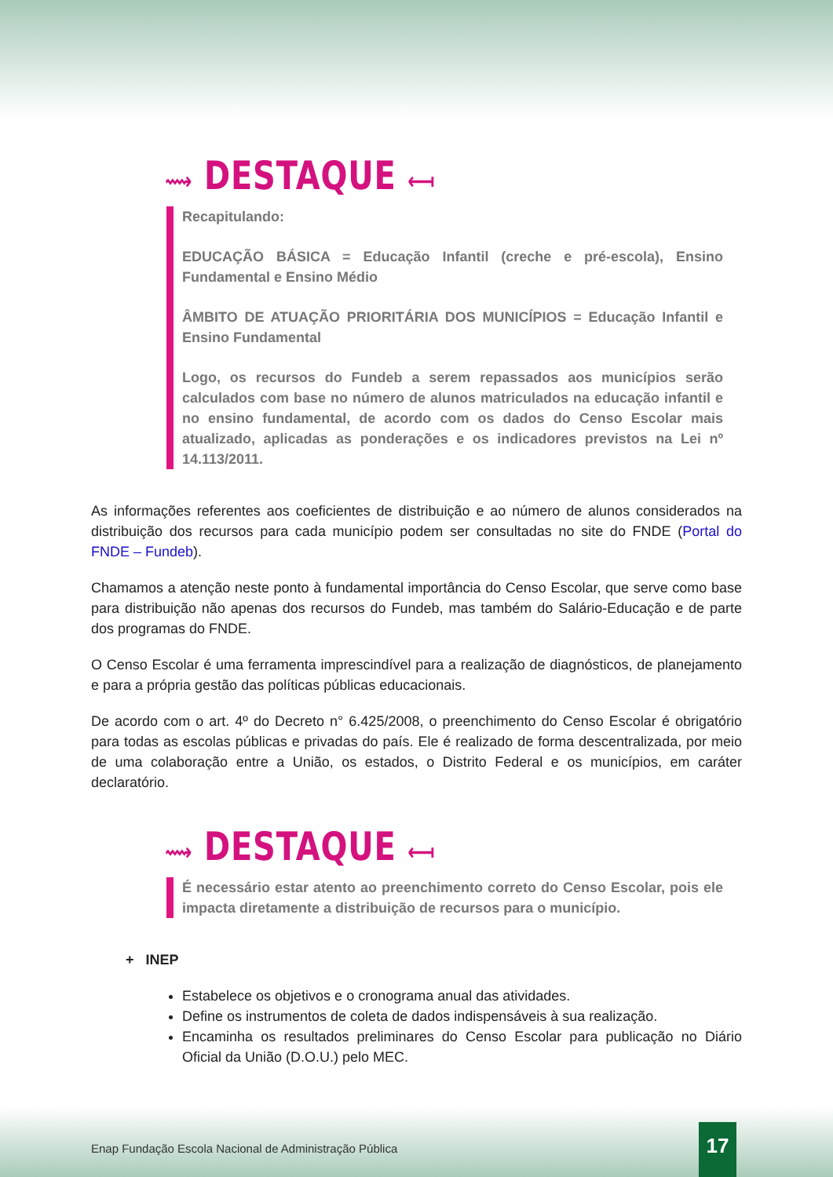⟿ DESTAQUE ⟻
Recapitulando:
EDUCAÇÃO BÁSICA = Educação Infantil (creche e pré-escola), Ensino Fundamental e Ensino Médio
ÂMBITO DE ATUAÇÃO PRIORITÁRIA DOS MUNICÍPIOS = Educação Infantil e Ensino Fundamental
Logo, os recursos do Fundeb a serem repassados aos municípios serão calculados com base no número de alunos matriculados na educação infantil e no ensino fundamental, de acordo com os dados do Censo Escolar mais atualizado, aplicadas as ponderações e os indicadores previstos na Lei nº 14.113/2011.
As informações referentes aos coeficientes de distribuição e ao número de alunos considerados na distribuição dos recursos para cada município podem ser consultadas no site do FNDE (Portal do FNDE – Fundeb).
Chamamos a atenção neste ponto à fundamental importância do Censo Escolar, que serve como base para distribuição não apenas dos recursos do Fundeb, mas também do Salário-Educação e de parte dos programas do FNDE.
O Censo Escolar é uma ferramenta imprescindível para a realização de diagnósticos, de planejamento e para a própria gestão das políticas públicas educacionais.
De acordo com o art. 4º do Decreto n° 6.425/2008, o preenchimento do Censo Escolar é obrigatório para todas as escolas públicas e privadas do país. Ele é realizado de forma descentralizada, por meio de uma colaboração entre a União, os estados, o Distrito Federal e os municípios, em caráter declaratório.
⟿ DESTAQUE ⟻
É necessário estar atento ao preenchimento correto do Censo Escolar, pois ele impacta diretamente a distribuição de recursos para o município.
+ INEP
Estabelece os objetivos e o cronograma anual das atividades.
Define os instrumentos de coleta de dados indispensáveis à sua realização.
Encaminha os resultados preliminares do Censo Escolar para publicação no Diário Oficial da União (D.O.U.) pelo MEC.
Enap Fundação Escola Nacional de Administração Pública
17